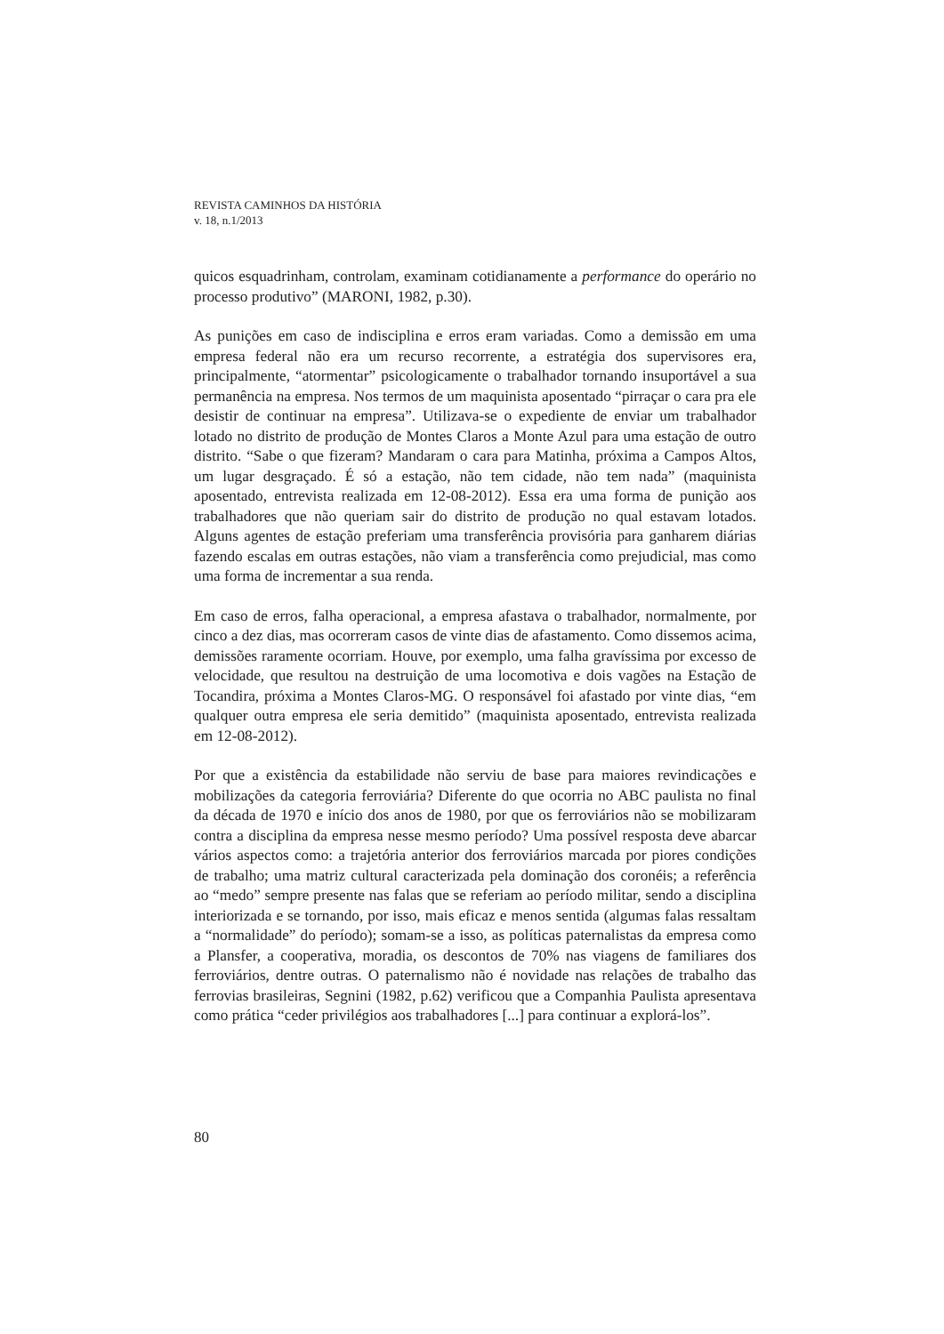REVISTA CAMINHOS DA HISTÓRIA
v. 18, n.1/2013
quicos esquadrinham, controlam, examinam cotidianamente a performance do operário no processo produtivo” (MARONI, 1982, p.30).
As punições em caso de indisciplina e erros eram variadas. Como a demissão em uma empresa federal não era um recurso recorrente, a estratégia dos supervisores era, principalmente, “atormentar” psicologicamente o trabalhador tornando insuportável a sua permanência na empresa. Nos termos de um maquinista aposentado “pirraçar o cara pra ele desistir de continuar na empresa”. Utilizava-se o expediente de enviar um trabalhador lotado no distrito de produção de Montes Claros a Monte Azul para uma estação de outro distrito. “Sabe o que fizeram? Mandaram o cara para Matinha, próxima a Campos Altos, um lugar desgraçado. É só a estação, não tem cidade, não tem nada” (maquinista aposentado, entrevista realizada em 12-08-2012). Essa era uma forma de punição aos trabalhadores que não queriam sair do distrito de produção no qual estavam lotados. Alguns agentes de estação preferiam uma transferência provisória para ganharem diárias fazendo escalas em outras estações, não viam a transferência como prejudicial, mas como uma forma de incrementar a sua renda.
Em caso de erros, falha operacional, a empresa afastava o trabalhador, normalmente, por cinco a dez dias, mas ocorreram casos de vinte dias de afastamento. Como dissemos acima, demissões raramente ocorriam. Houve, por exemplo, uma falha gravíssima por excesso de velocidade, que resultou na destruição de uma locomotiva e dois vagões na Estação de Tocandira, próxima a Montes Claros-MG. O responsável foi afastado por vinte dias, “em qualquer outra empresa ele seria demitido” (maquinista aposentado, entrevista realizada em 12-08-2012).
Por que a existência da estabilidade não serviu de base para maiores revindicações e mobilizações da categoria ferroviária? Diferente do que ocorria no ABC paulista no final da década de 1970 e início dos anos de 1980, por que os ferroviários não se mobilizaram contra a disciplina da empresa nesse mesmo período? Uma possível resposta deve abarcar vários aspectos como: a trajetória anterior dos ferroviários marcada por piores condições de trabalho; uma matriz cultural caracterizada pela dominação dos coronéis; a referência ao “medo” sempre presente nas falas que se referiam ao período militar, sendo a disciplina interiorizada e se tornando, por isso, mais eficaz e menos sentida (algumas falas ressaltam a “normalidade” do período); somam-se a isso, as políticas paternalistas da empresa como a Plansfer, a cooperativa, moradia, os descontos de 70% nas viagens de familiares dos ferroviários, dentre outras. O paternalismo não é novidade nas relações de trabalho das ferrovias brasileiras, Segnini (1982, p.62) verificou que a Companhia Paulista apresentava como prática “ceder privilégios aos trabalhadores [...] para continuar a explorá-los”.
80